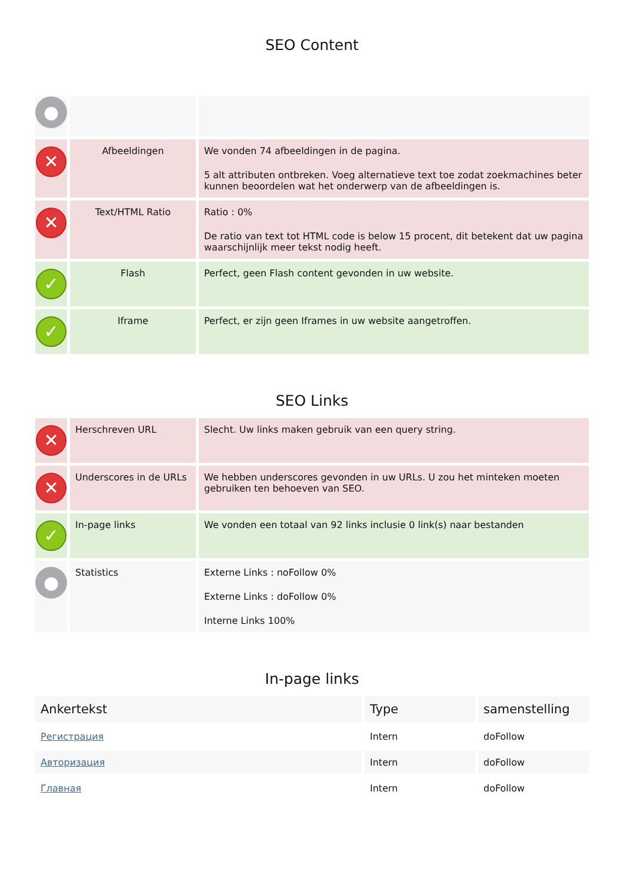SEO Content
| ● | | |
| ✕ | Afbeeldingen | We vonden 74 afbeeldingen in de pagina. 5 alt attributen ontbreken. Voeg alternatieve text toe zodat zoekmachines beter kunnen beoordelen wat het onderwerp van de afbeeldingen is. |
| ✕ | Text/HTML Ratio | Ratio : 0% De ratio van text tot HTML code is below 15 procent, dit betekent dat uw pagina waarschijnlijk meer tekst nodig heeft. |
| ✓ | Flash | Perfect, geen Flash content gevonden in uw website. |
| ✓ | Iframe | Perfect, er zijn geen Iframes in uw website aangetroffen. |
SEO Links
| ✕ | Herschreven URL | Slecht. Uw links maken gebruik van een query string. |
| ✕ | Underscores in de URLs | We hebben underscores gevonden in uw URLs. U zou het minteken moeten gebruiken ten behoeven van SEO. |
| ✓ | In-page links | We vonden een totaal van 92 links inclusie 0 link(s) naar bestanden |
| ● | Statistics | Externe Links : noFollow 0% Externe Links : doFollow 0% Interne Links 100% |
In-page links
| Ankertekst | Type | samenstelling |
| --- | --- | --- |
| Регистрация | Intern | doFollow |
| Авторизация | Intern | doFollow |
| Главная | Intern | doFollow |